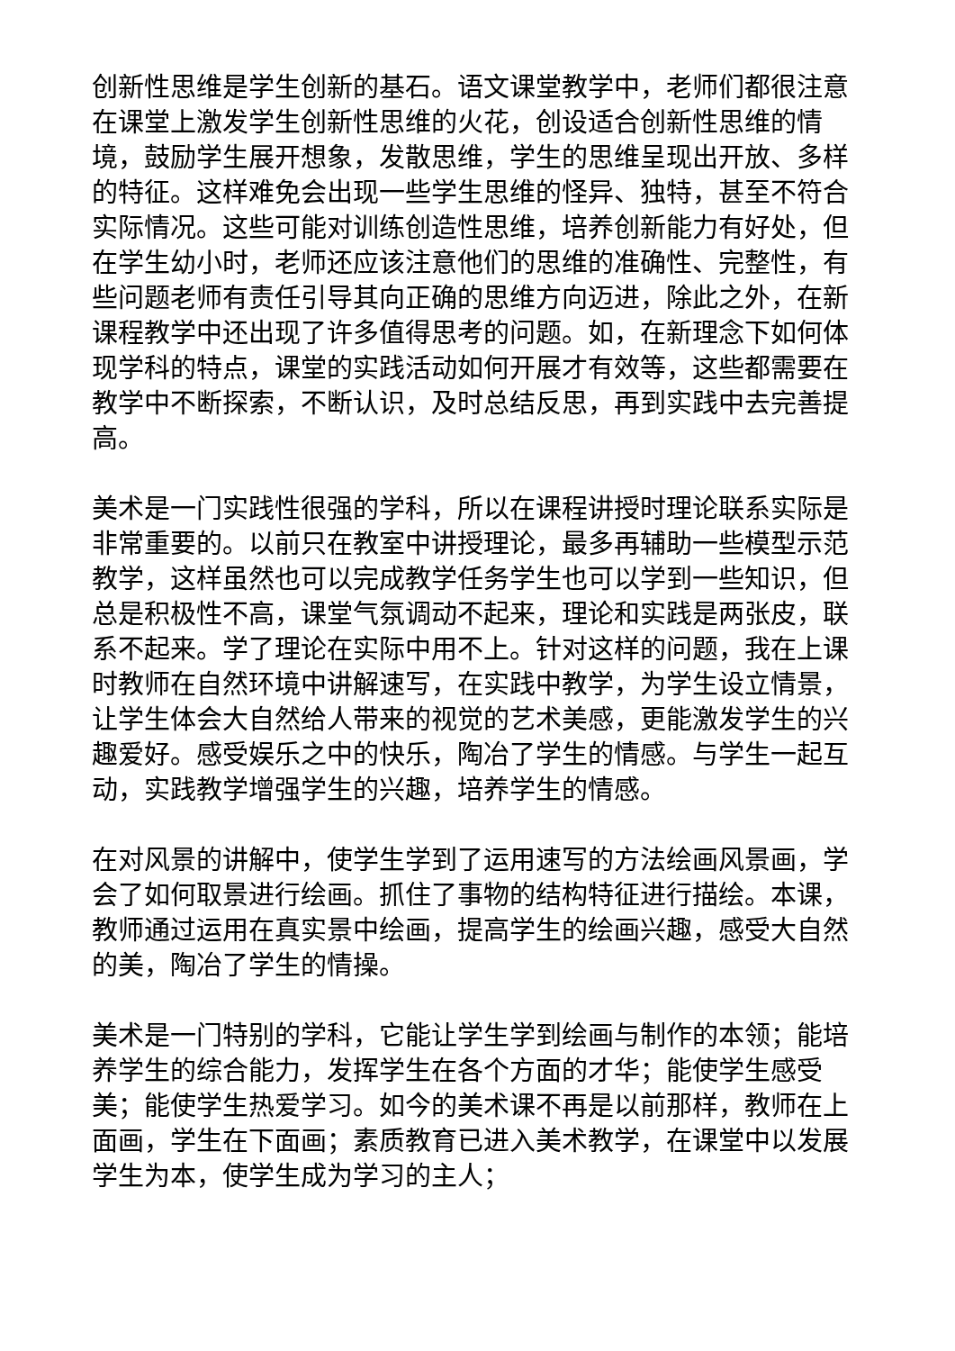创新性思维是学生创新的基石。语文课堂教学中，老师们都很注意在课堂上激发学生创新性思维的火花，创设适合创新性思维的情境，鼓励学生展开想象，发散思维，学生的思维呈现出开放、多样的特征。这样难免会出现一些学生思维的怪异、独特，甚至不符合实际情况。这些可能对训练创造性思维，培养创新能力有好处，但在学生幼小时，老师还应该注意他们的思维的准确性、完整性，有些问题老师有责任引导其向正确的思维方向迈进，除此之外，在新课程教学中还出现了许多值得思考的问题。如，在新理念下如何体现学科的特点，课堂的实践活动如何开展才有效等，这些都需要在教学中不断探索，不断认识，及时总结反思，再到实践中去完善提高。
美术是一门实践性很强的学科，所以在课程讲授时理论联系实际是非常重要的。以前只在教室中讲授理论，最多再辅助一些模型示范教学，这样虽然也可以完成教学任务学生也可以学到一些知识，但总是积极性不高，课堂气氛调动不起来，理论和实践是两张皮，联系不起来。学了理论在实际中用不上。针对这样的问题，我在上课时教师在自然环境中讲解速写，在实践中教学，为学生设立情景，让学生体会大自然给人带来的视觉的艺术美感，更能激发学生的兴趣爱好。感受娱乐之中的快乐，陶冶了学生的情感。与学生一起互动，实践教学增强学生的兴趣，培养学生的情感。
在对风景的讲解中，使学生学到了运用速写的方法绘画风景画，学会了如何取景进行绘画。抓住了事物的结构特征进行描绘。本课，教师通过运用在真实景中绘画，提高学生的绘画兴趣，感受大自然的美，陶冶了学生的情操。
美术是一门特别的学科，它能让学生学到绘画与制作的本领；能培养学生的综合能力，发挥学生在各个方面的才华；能使学生感受美；能使学生热爱学习。如今的美术课不再是以前那样，教师在上面画，学生在下面画；素质教育已进入美术教学，在课堂中以发展学生为本，使学生成为学习的主人；